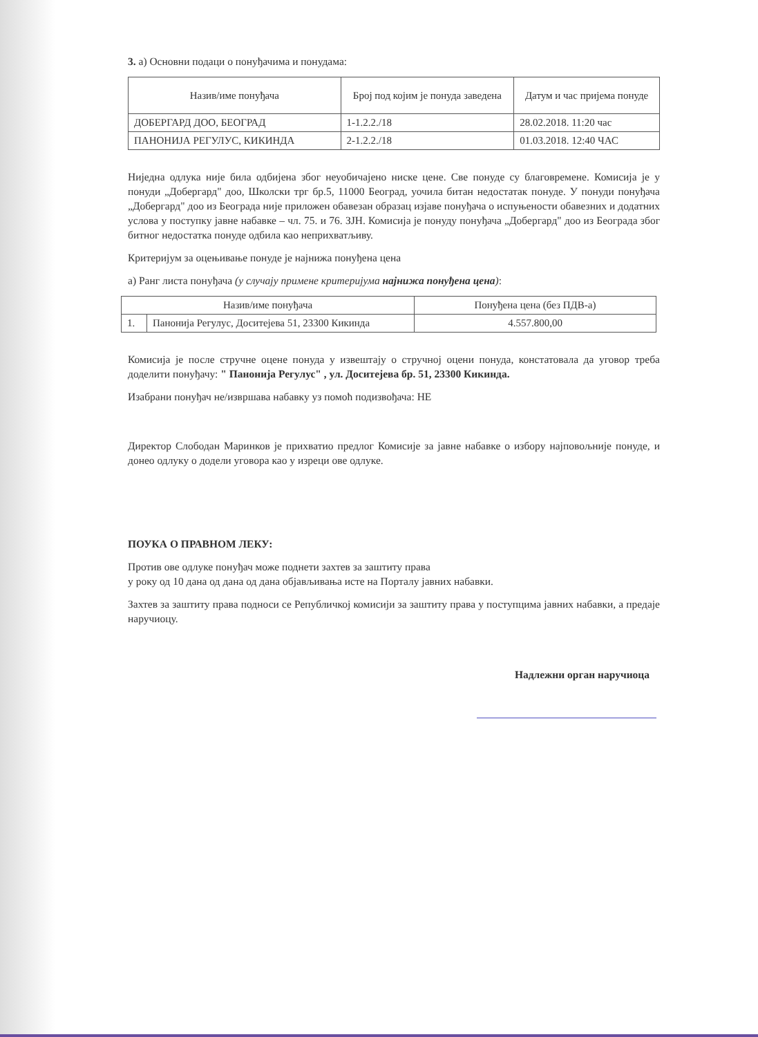3. a) Основни подаци о понуђачима и понудама:
| Назив/име понуђача | Број под којим је понуда заведена | Датум и час пријема понуде |
| --- | --- | --- |
| ДОБЕРГАРД ДОО, БЕОГРАД | 1-1.2.2./18 | 28.02.2018. 11:20 час |
| ПАНОНИЈА РЕГУЛУС, КИКИНДА | 2-1.2.2./18 | 01.03.2018. 12:40 ЧАС |
Ниједна одлука није била одбијена због неуобичајено ниске цене. Све понуде су благовремене. Комисија је у понуди „Добергард" доо, Школски трг бр.5, 11000 Београд, уочила битан недостатак понуде. У понуди понуђача „Добергард" доо из Београда није приложен обавезан образац изјаве понуђача о испуњености обавезних и додатних услова у поступку јавне набавке – чл. 75. и 76. ЗЈН. Комисија је понуду понуђача „Добергард" доо из Београда због битног недостатка понуде одбила као неприхватљиву.
Критеријум за оцењивање понуде је најнижа понуђена цена
а) Ранг листа понуђача (у случају примене критеријума најнижа понуђена цена):
| Назив/име понуђача | | Понуђена цена (без ПДВ-а) |
| --- | --- | --- |
| 1. | Панонија Регулус, Доситејева 51, 23300 Кикинда | 4.557.800,00 |
Комисија је после стручне оцене понуда у извештају о стручној оцени понуда, констатовала да уговор треба доделити понуђачу: " Панонија Регулус" , ул. Доситејева бр. 51, 23300 Кикинда.
Изабрани понуђач не/извршава набавку уз помоћ подизвођача: НЕ
Директор Слободан Маринков је прихватио предлог Комисије за јавне набавке о избору најповољније понуде, и донео одлуку о додели уговора као у изреци ове одлуке.
ПОУКА О ПРАВНОМ ЛЕКУ:
Против ове одлуке понуђач може поднети захтев за заштиту права
у року од 10 дана од дана од дана објављивања исте на Порталу јавних набавки.
Захтев за заштиту права подноси се Републичкој комисији за заштиту права у поступцима јавних набавки, а предаје наручиоцу.
Надлежни орган наручиоца